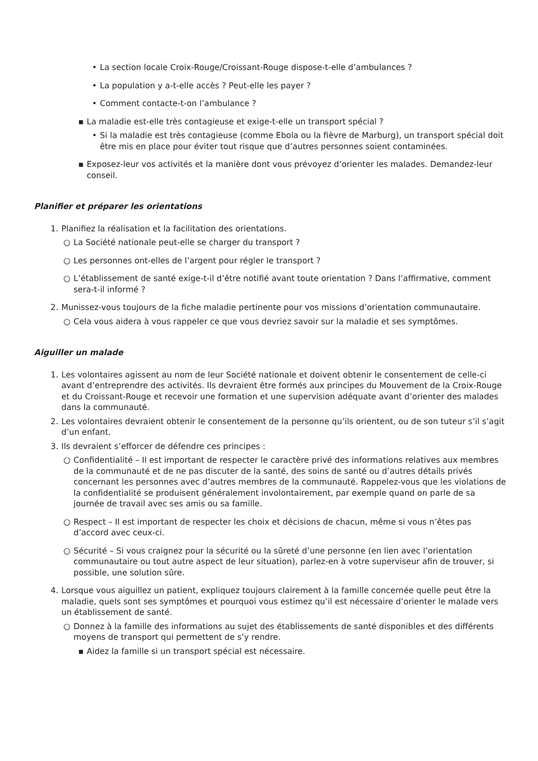• La section locale Croix-Rouge/Croissant-Rouge dispose-t-elle d’ambulances ?
• La population y a-t-elle accès ? Peut-elle les payer ?
• Comment contacte-t-on l’ambulance ?
▪ La maladie est-elle très contagieuse et exige-t-elle un transport spécial ?
• Si la maladie est très contagieuse (comme Ebola ou la fièvre de Marburg), un transport spécial doit être mis en place pour éviter tout risque que d’autres personnes soient contaminées.
▪ Exposez-leur vos activités et la manière dont vous prévoyez d’orienter les malades. Demandez-leur conseil.
Planifier et préparer les orientations
1. Planifiez la réalisation et la facilitation des orientations.
○ La Société nationale peut-elle se charger du transport ?
○ Les personnes ont-elles de l’argent pour régler le transport ?
○ L’établissement de santé exige-t-il d’être notifié avant toute orientation ? Dans l’affirmative, comment sera-t-il informé ?
2. Munissez-vous toujours de la fiche maladie pertinente pour vos missions d’orientation communautaire.
○ Cela vous aidera à vous rappeler ce que vous devriez savoir sur la maladie et ses symptômes.
Aiguiller un malade
1. Les volontaires agissent au nom de leur Société nationale et doivent obtenir le consentement de celle-ci avant d’entreprendre des activités. Ils devraient être formés aux principes du Mouvement de la Croix-Rouge et du Croissant-Rouge et recevoir une formation et une supervision adéquate avant d’orienter des malades dans la communauté.
2. Les volontaires devraient obtenir le consentement de la personne qu’ils orientent, ou de son tuteur s’il s’agit d’un enfant.
3. Ils devraient s’efforcer de défendre ces principes :
○ Confidentialité – Il est important de respecter le caractère privé des informations relatives aux membres de la communauté et de ne pas discuter de la santé, des soins de santé ou d’autres détails privés concernant les personnes avec d’autres membres de la communauté. Rappelez-vous que les violations de la confidentialité se produisent généralement involontairement, par exemple quand on parle de sa journée de travail avec ses amis ou sa famille.
○ Respect – Il est important de respecter les choix et décisions de chacun, même si vous n’êtes pas d’accord avec ceux-ci.
○ Sécurité – Si vous craignez pour la sécurité ou la sûreté d’une personne (en lien avec l’orientation communautaire ou tout autre aspect de leur situation), parlez-en à votre superviseur afin de trouver, si possible, une solution sûre.
4. Lorsque vous aiguillez un patient, expliquez toujours clairement à la famille concernée quelle peut être la maladie, quels sont ses symptômes et pourquoi vous estimez qu’il est nécessaire d’orienter le malade vers un établissement de santé.
○ Donnez à la famille des informations au sujet des établissements de santé disponibles et des différents moyens de transport qui permettent de s’y rendre.
▪ Aidez la famille si un transport spécial est nécessaire.